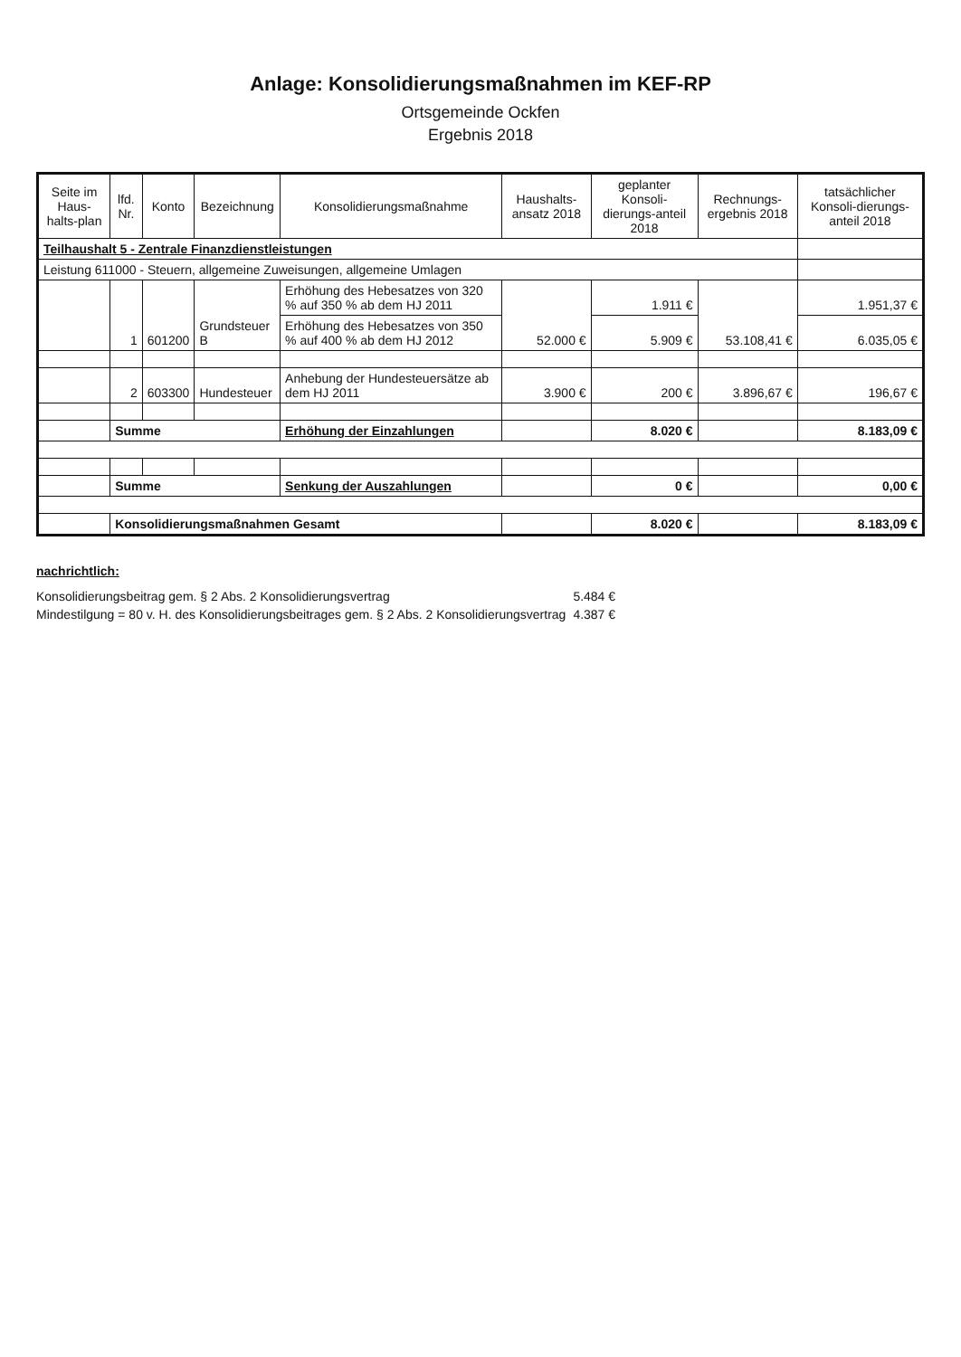Anlage: Konsolidierungsmaßnahmen im KEF-RP
Ortsgemeinde Ockfen
Ergebnis 2018
| Seite im Haus-halts-plan | lfd. Nr. | Konto | Bezeichnung | Konsolidierungsmaßnahme | Haushalts-ansatz 2018 | geplanter Konsoli-dierungs-anteil 2018 | Rechnungs-ergebnis 2018 | tatsächlicher Konsoli-dierungs-anteil 2018 |
| --- | --- | --- | --- | --- | --- | --- | --- | --- |
| Teilhaushalt 5 - Zentrale Finanzdienstleistungen | | | | | | | | |
| Leistung 611000 - Steuern, allgemeine Zuweisungen, allgemeine Umlagen | | | | | | | | |
| | 1 | 601200 | Grundsteuer B | Erhöhung des Hebesatzes von 320 % auf 350 % ab dem HJ 2011 | 52.000 € | 1.911 € | 53.108,41 € | 1.951,37 € |
| | | | | Erhöhung des Hebesatzes von 350 % auf 400 % ab dem HJ 2012 | | 5.909 € | | 6.035,05 € |
| | 2 | 603300 | Hundesteuer | Anhebung der Hundesteuersätze ab dem HJ 2011 | 3.900 € | 200 € | 3.896,67 € | 196,67 € |
| | Summe | | | Erhöhung der Einzahlungen | | 8.020 € | | 8.183,09 € |
| | Summe | | | Senkung der Auszahlungen | | 0 € | | 0,00 € |
| | Konsolidierungsmaßnahmen Gesamt | | | | | 8.020 € | | 8.183,09 € |
nachrichtlich:
| Konsolidierungsbeitrag gem. § 2 Abs. 2 Konsolidierungsvertrag | 5.484 € |
| Mindestilgung = 80 v. H. des Konsolidierungsbeitrages gem. § 2 Abs. 2 Konsolidierungsvertrag | 4.387 € |